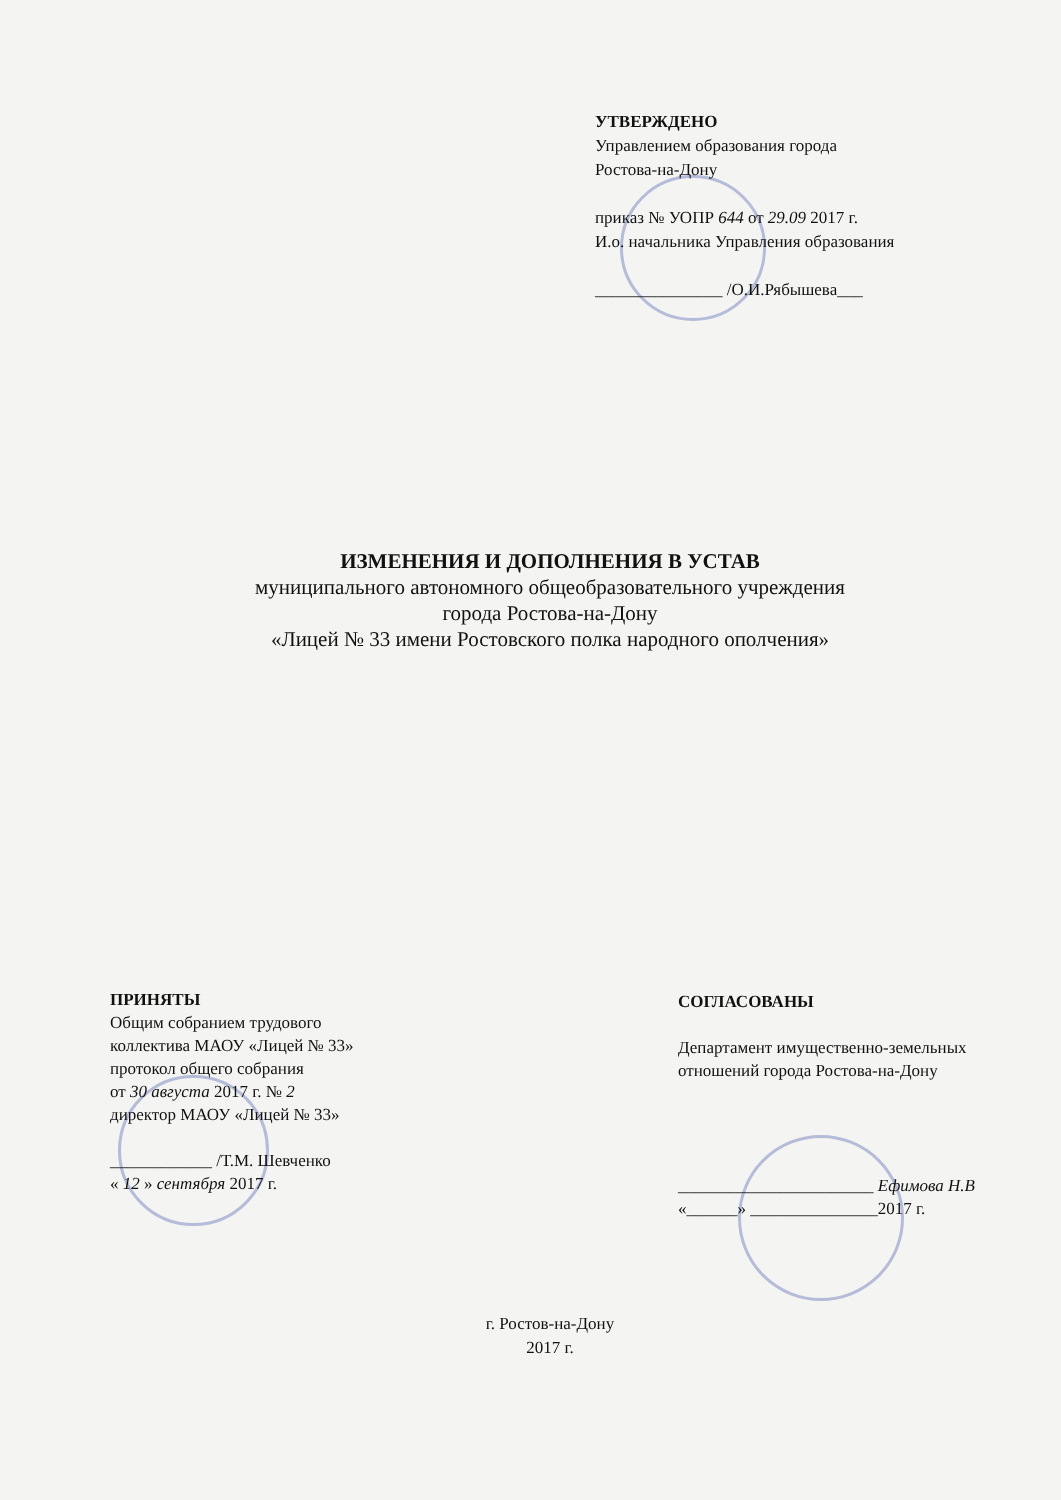УТВЕРЖДЕНО
Управлением образования города
Ростова-на-Дону
приказ № УОПР 644 от 29.09 2017 г.
И.о. начальника Управления образования
_______________ /О.И.Рябышева___
ИЗМЕНЕНИЯ И ДОПОЛНЕНИЯ В УСТАВ
муниципального автономного общеобразовательного учреждения
города Ростова-на-Дону
«Лицей № 33 имени Ростовского полка народного ополчения»
ПРИНЯТЫ
Общим собранием трудового
коллектива МАОУ «Лицей № 33»
протокол общего собрания
от 30 августа 2017 г. № 2
директор МАОУ «Лицей № 33»
____________ /Т.М. Шевченко
« 12 » сентября 2017 г.
СОГЛАСОВАНЫ
Департамент имущественно-земельных
отношений города Ростова-на-Дону
_______________________ Ефимова Н.В
«______» _______________2017 г.
г. Ростов-на-Дону
2017 г.